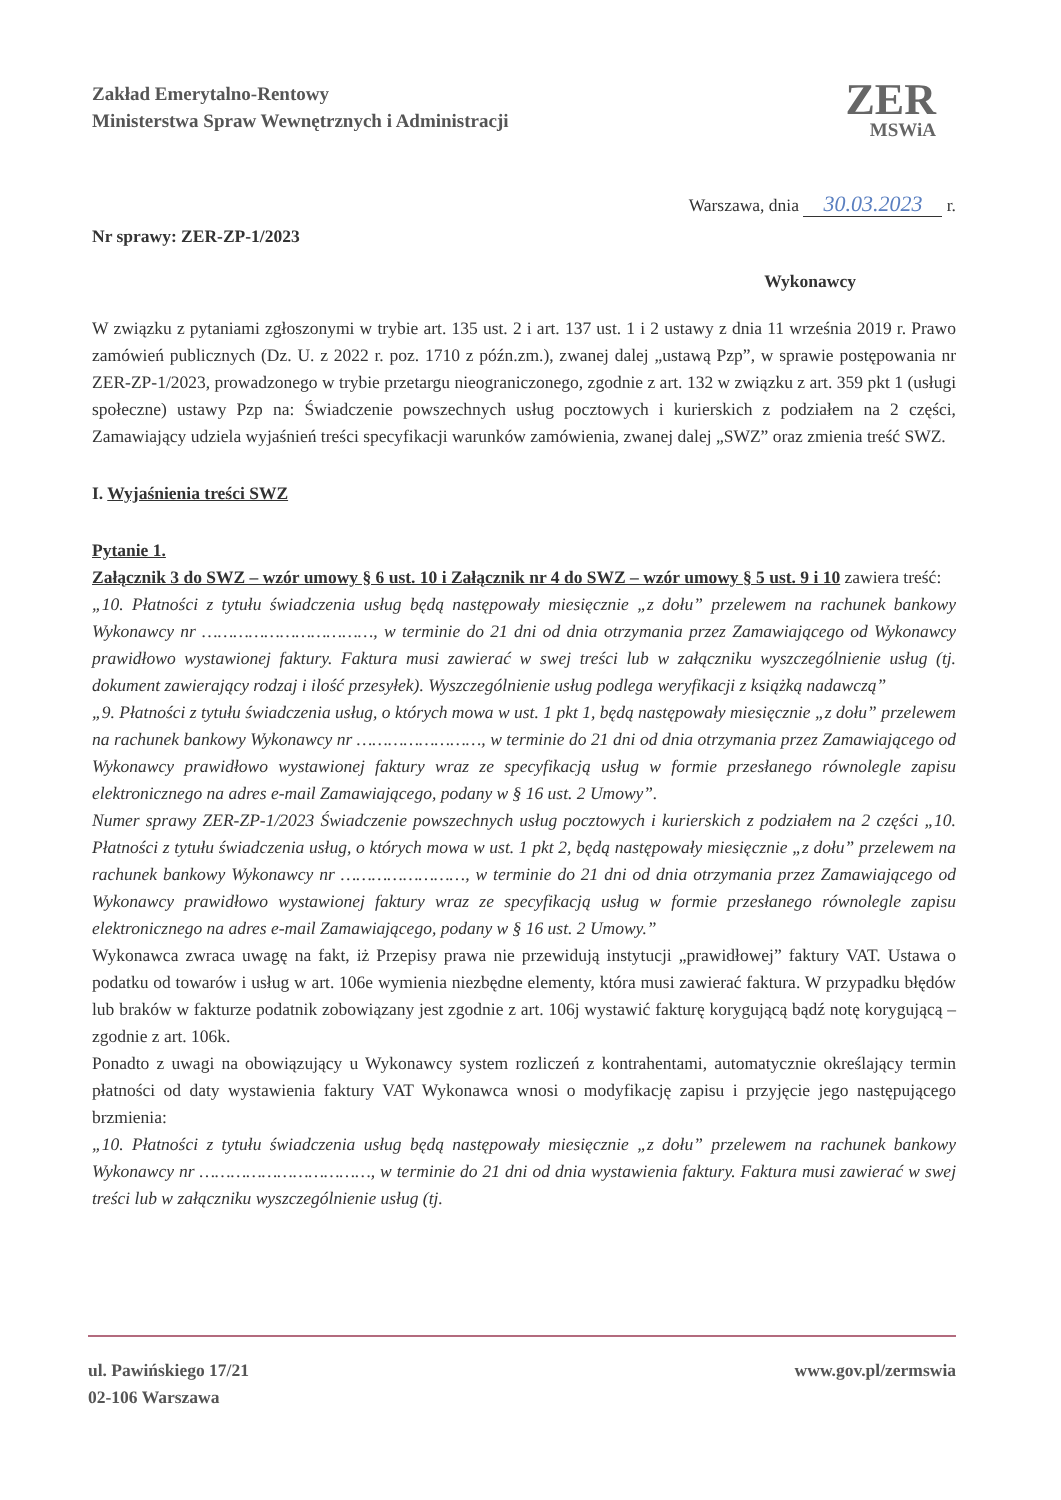Zakład Emerytalno-Rentowy
Ministerstwa Spraw Wewnętrznych i Administracji
ZER
MSWiA
Warszawa, dnia 30.03.2023 r.
Nr sprawy: ZER-ZP-1/2023
Wykonawcy
W związku z pytaniami zgłoszonymi w trybie art. 135 ust. 2 i art. 137 ust. 1 i 2 ustawy z dnia 11 września 2019 r. Prawo zamówień publicznych (Dz. U. z 2022 r. poz. 1710 z późn.zm.), zwanej dalej „ustawą Pzp”, w sprawie postępowania nr ZER-ZP-1/2023, prowadzonego w trybie przetargu nieograniczonego, zgodnie z art. 132 w związku z art. 359 pkt 1 (usługi społeczne) ustawy Pzp na: Świadczenie powszechnych usług pocztowych i kurierskich z podziałem na 2 części, Zamawiający udziela wyjaśnień treści specyfikacji warunków zamówienia, zwanej dalej „SWZ” oraz zmienia treść SWZ.
I. Wyjaśnienia treści SWZ
Pytanie 1.
Załącznik 3 do SWZ – wzór umowy § 6 ust. 10 i Załącznik nr 4 do SWZ – wzór umowy § 5 ust. 9 i 10 zawiera treść:
„10. Płatności z tytułu świadczenia usług będą następowały miesięcznie „z dołu” przelewem na rachunek bankowy Wykonawcy nr ……………………………, w terminie do 21 dni od dnia otrzymania przez Zamawiającego od Wykonawcy prawidłowo wystawionej faktury. Faktura musi zawierać w swej treści lub w załączniku wyszczególnienie usług (tj. dokument zawierający rodzaj i ilość przesyłek). Wyszczególnienie usług podlega weryfikacji z książką nadawczą”
„9. Płatności z tytułu świadczenia usług, o których mowa w ust. 1 pkt 1, będą następowały miesięcznie „z dołu” przelewem na rachunek bankowy Wykonawcy nr ……………………, w terminie do 21 dni od dnia otrzymania przez Zamawiającego od Wykonawcy prawidłowo wystawionej faktury wraz ze specyfikacją usług w formie przesłanego równolegle zapisu elektronicznego na adres e-mail Zamawiającego, podany w § 16 ust. 2 Umowy”.
Numer sprawy ZER-ZP-1/2023 Świadczenie powszechnych usług pocztowych i kurierskich z podziałem na 2 części „10. Płatności z tytułu świadczenia usług, o których mowa w ust. 1 pkt 2, będą następowały miesięcznie „z dołu” przelewem na rachunek bankowy Wykonawcy nr ……………………, w terminie do 21 dni od dnia otrzymania przez Zamawiającego od Wykonawcy prawidłowo wystawionej faktury wraz ze specyfikacją usług w formie przesłanego równolegle zapisu elektronicznego na adres e-mail Zamawiającego, podany w § 16 ust. 2 Umowy.”
Wykonawca zwraca uwagę na fakt, iż Przepisy prawa nie przewidują instytucji „prawidłowej” faktury VAT. Ustawa o podatku od towarów i usług w art. 106e wymienia niezbędne elementy, która musi zawierać faktura. W przypadku błędów lub braków w fakturze podatnik zobowiązany jest zgodnie z art. 106j wystawić fakturę korygującą bądź notę korygującą – zgodnie z art. 106k.
Ponadto z uwagi na obowiązujący u Wykonawcy system rozliczeń z kontrahentami, automatycznie określający termin płatności od daty wystawienia faktury VAT Wykonawca wnosi o modyfikację zapisu i przyjęcie jego następującego brzmienia:
„10. Płatności z tytułu świadczenia usług będą następowały miesięcznie „z dołu” przelewem na rachunek bankowy Wykonawcy nr ……………………………, w terminie do 21 dni od dnia wystawienia faktury. Faktura musi zawierać w swej treści lub w załączniku wyszczególnienie usług (tj.
ul. Pawińskiego 17/21
02-106 Warszawa
www.gov.pl/zermswia